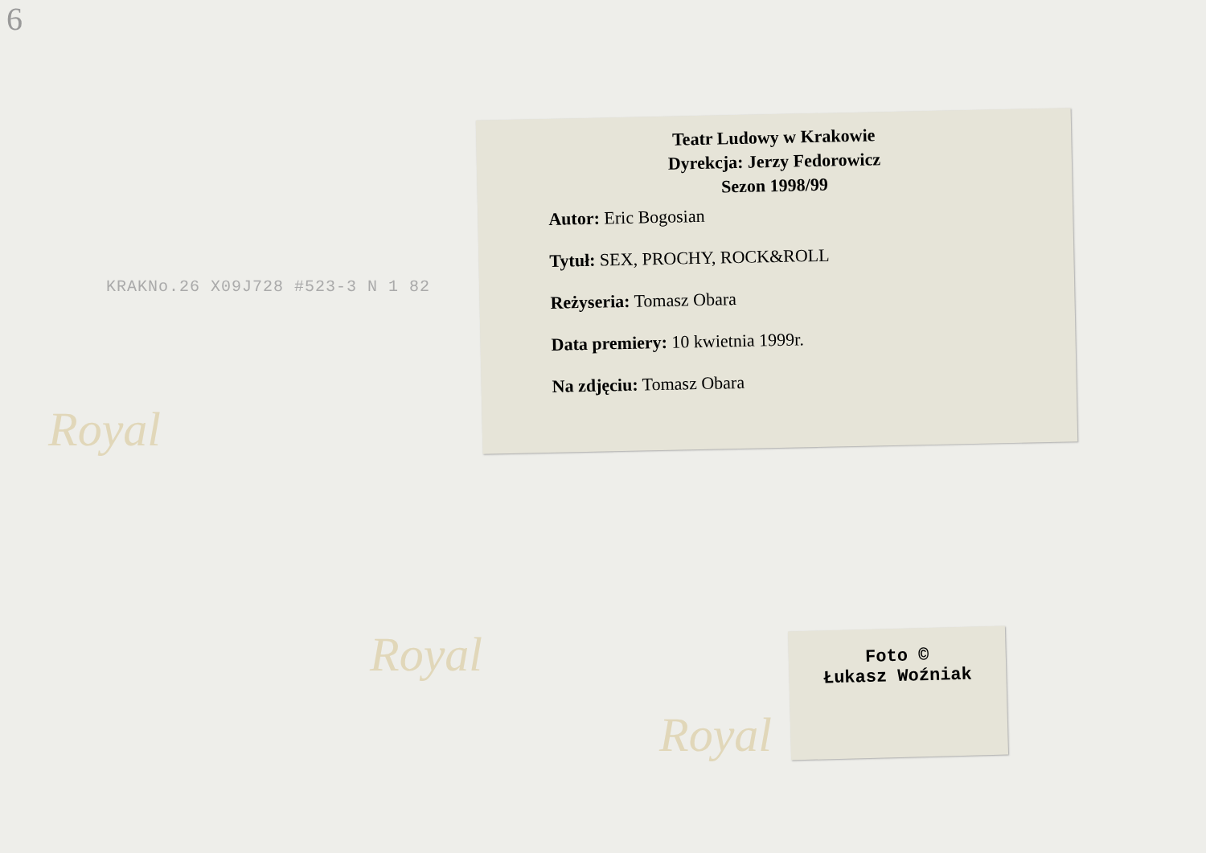6
Royal
Royal
Royal
KRAKNo.26 X09J728 #523-3 N 1 82
Teatr Ludowy w Krakowie
Dyrekcja: Jerzy Fedorowicz
Sezon 1998/99
Autor: Eric Bogosian
Tytuł: SEX, PROCHY, ROCK&ROLL
Reżyseria: Tomasz Obara
Data premiery: 10 kwietnia 1999r.
Na zdjęciu: Tomasz Obara
Foto ©
Łukasz Woźniak